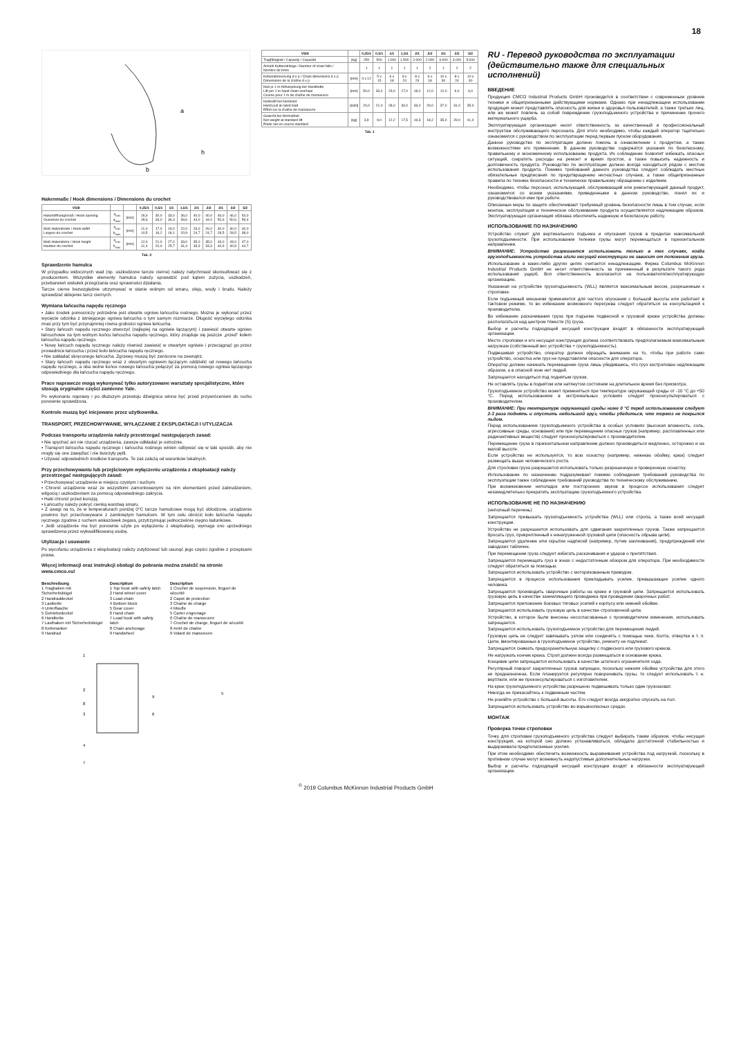18
a
h
b
Hakenmaße / Hook dimensions / Dimensions du crochet
| VSIII | | | 0,25/1 | 0,5/1 | 1/1 | 1,5/1 | 2/1 | 2/2 | 3/1 | 3/2 | 5/2 |
| --- | --- | --- | --- | --- | --- | --- | --- | --- | --- | --- | --- |
| Hakenöffnungsmaß / Hook opening Ouverture du crochet | a<sub>min</sub> a<sub>max</sub> | [mm] | 26,0 28,6 | 30,0 33,0 | 33,0 36,3 | 36,0 39,6 | 40,0 44,0 | 40,0 44,0 | 46,0 50,6 | 46,0 50,6 | 54,0 59,4 |
| Maß Hakenbreite / Hook width Largeur du crochet | b<sub>min</sub> b<sub>max</sub> | [mm] | 11,0 10,5 | 17,0 16,2 | 19,0 18,1 | 22,0 20,9 | 26,0 24,7 | 26,0 24,7 | 30,0 28,5 | 30,0 28,5 | 40,0 38,0 |
| Maß Hakendicke / Hook height Hauteur du crochet | h<sub>min</sub> h<sub>max</sub> | [mm] | 12,0 11,4 | 21,0 20,0 | 27,0 25,7 | 33,0 31,4 | 35,0 33,3 | 35,0 33,3 | 43,0 40,9 | 43,0 40,9 | 47,0 44,7 |
Tab. 3
Sprawdzenie hamulca
W przypadku widocznych wad (np. uszkodzone tarcze cierne) należy natychmiast skonsultować się z producentem. Wszystkie elementy hamulca należy sprawdzić pod kątem zużycia, uszkodzeń, przebarwień wskutek przegrzania oraz sprawności działania.
Tarcze cierne bezwzględnie utrzymywać w stanie wolnym od smaru, oleju, wody i brudu. Należy sprawdzać sklejenie tarcz ciernych.
Wymiana łańcucha napędu ręcznego
• Jako środek pomocniczy potrzebne jest otwarte ogniwo łańcucha nośnego. Można je wykonać przez wycięcie odcinka z istniejącego ogniwa łańcucha o tym samym rozmiarze. Długość wyciętego odcinka musi przy tym być przynajmniej równa grubości ogniwa łańcucha.
• Stary łańcuch napędu ręcznego otworzyć (najlepiej na ogniwie łączącym) i zawiesić otwarte ogniwo łańcuchowe na tym wolnym końcu łańcucha napędu ręcznego, który znajduje się jeszcze „przed” kołem łańcucha napędu ręcznego.
• Nowy łańcuch napędu ręcznego należy również zawiesić w otwartym ogniwie i przeciągnąć go przez prowadnice łańcucha i przez koło łańcucha napędu ręcznego.
• Nie zakładać skręconego łańcucha. Zgrzewy muszą być zwrócone na zewnątrz.
• Stary łańcuch napędu ręcznego wraz z otwartym ogniwem łączącym oddzielić od nowego łańcucha napędu ręcznego, a oba wolne końce nowego łańcucha połączyć za pomocą nowego ogniwa łączącego odpowiedniego dla łańcucha napędu ręcznego.
Prace naprawcze mogą wykonywać tylko autoryzowane warsztaty specjalistyczne, które stosują oryginalne części zamienne Yale.
Po wykonaniu naprawy i po dłuższym przestoju dźwignica winna być przed przywróceniem do ruchu ponownie sprawdzona.
Kontrole muszą być inicjowane przez użytkownika.
TRANSPORT, PRZECHOWYWANIE, WYŁĄCZANIE Z EKSPLOATACJI I UTYLIZACJA
Podczas transportu urządzenia należy przestrzegać następujących zasad:
• Nie spychać ani nie rzucać urządzenia, zawsze odkładać je ostrożnie.
• Transport łańcucha napędu ręcznego i łańcucha nośnego winien odbywać się w taki sposób, aby nie mogły się one zawęźlać i nie tworzyły pętli.
• Używać odpowiednich środków transportu. Te zaś zależą od warunków lokalnych.
Przy przechowywaniu lub przejściowym wyłączeniu urządzenia z eksploatacji należy przestrzegać następujących zasad:
• Przechowywać urządzenie w miejscu czystym i suchym.
• Chronić urządzenie wraz ze wszystkimi zamontowanymi na nim elementami przed zabrudzeniem, wilgocią i uszkodzeniem za pomocą odpowiedniego zakrycia.
• Haki chronić przed korozją.
• Łańcuchy należy pokryć cienką warstwą smaru.
• Z uwagi na to, że w temperaturach poniżej 0°C tarcze hamulcowe mogą być oblodzone, urządzenie powinno być przechowywane z zamkniętym hamulcem. W tym celu obrócić koło łańcucha napędu ręcznego zgodnie z ruchem wskazówek zegara, przytrzymując jednocześnie cięgno ładunkowe.
• Jeśli urządzenie ma być ponownie użyte po wyłączeniu z eksploatacji, wymaga ono uprzedniego sprawdzenia przez wykwalifikowaną osobę.
Utylizacja i usuwanie
Po wycofaniu urządzenia z eksploatacji należy zutylizować lub usunąć jego części zgodnie z przepisami prawa.
Więcej informacji oraz instrukcji obsługi do pobrania można znaleźć na stronie www.cmco.eu!
Beschreibung
1 Traghaken mit Sicherheitsbügel
2 Handraddeckel
3 Lastkette
4 Unterflasche
5 Getriebedeckel
6 Handkette
7 Lasthaken mit Sicherheitsbügel
8 Kettenanker
9 Handrad
Description
1 Top hook with safety latch
2 Hand wheel cover
3 Load chain
4 Bottom block
5 Gear cover
6 Hand chain
7 Load hook with safety latch
8 Chain anchorage
9 Handwheel
Description
1 Crochet de suspension, linguet de sécurité
2 Capot de protection
3 Chaîne de charge
4 Moufle
5 Carter engrenage
6 Chaîne de manoeuvre
7 Crochet de charge, linguet de sécurité
8 Arrêt de chaîne
9 Volant de manoeuvre
1
2
8
3
4
7
9
6
5
| VSIII | | 0,25/1 | 0,5/1 | 1/1 | 1,5/1 | 2/1 | 2/2 | 3/1 | 3/2 | 5/2 |
| --- | --- | --- | --- | --- | --- | --- | --- | --- | --- | --- |
| Tragfähigkeit / Capacity / Capacité | [kg] | 250 | 500 | 1.000 | 1.500 | 2.000 | 2.000 | 3.000 | 3.000 | 5.000 |
| Anzahl Kettenstränge / Number of chain falls / Nombre de brins | | 1 | 1 | 1 | 1 | 1 | 2 | 1 | 2 | 2 |
| Kettenabmessung d x p / Chain dimensions d x p Dimensions de la chaîne d x p | [mm] | 4 x 12 | 5 x 15 | 6 x 18 | 8 x 24 | 8 x 24 | 6 x 18 | 10 x 30 | 8 x 24 | 10 x 30 |
| Hub je 1 m Abhaspelung der Handkette Lift per 1 m hand chain overhaul Course pour 1 m de chaîne de manoeuvre | [mm] | 50,0 | 33,0 | 23,0 | 17,0 | 18,0 | 12,0 | 12,0 | 9,0 | 6,0 |
| Hubkraft bei Nennlast Hand pull at rated load Effort sur la chaîne de manoeuvre | [daN] | 20,0 | 21,0 | 28,0 | 30,0 | 33,0 | 29,0 | 37,0 | 31,0 | 35,0 |
| Gewicht bei Normalhub Net weight at standard lift Poids net en course standard | [kg] | 3,9 | 9,0 | 12,2 | 17,5 | 19,3 | 18,2 | 35,0 | 29,0 | 41,0 |
Tab. 1
RU - Перевод руководства по эксплуатации (действительно также для специальных исполнений)
ВВЕДЕНИЕ
Продукция CMCO Industrial Products GmbH производится в соответствии с современным уровнем техники и общепризнанными действующими нормами. Однако при ненадлежащем использовании продукция может представлять опасность для жизни и здоровья пользователей, а также третьих лиц, или же может повлечь за собой повреждение грузоподъемного устройства и причинение прочего материального ущерба.
Эксплуатирующая организация несет ответственность за качественный и профессиональный инструктаж обслуживающего персонала. Для этого необходимо, чтобы каждый оператор тщательно ознакомился с руководством по эксплуатации перед первым пуском оборудования.
Данное руководство по эксплуатации должно помочь в ознакомлении с продуктом, а также возможностями его применения. В данном руководстве содержатся указания по безопасному, правильному и экономичному использованию продукта. Их соблюдение позволит избежать опасных ситуаций, сократить расходы на ремонт и время простоя, а также повысить надежность и долговечность продукта. Руководство по эксплуатации должно всегда находиться рядом с местом использования продукта. Помимо требований данного руководства следует соблюдать местные обязательные предписания по предотвращению несчастных случаев, а также общепризнанные правила по технике безопасности и технически правильному обращению с изделием.
Необходимо, чтобы персонал, использующий, обслуживающий или ремонтирующий данный продукт, ознакомился со всеми указаниями, приведенными в данном руководстве, понял их и руководствовался ими при работе.
Описанные меры по защите обеспечивают требуемый уровень безопасности лишь в том случае, если монтаж, эксплуатация и техническое обслуживание продукта осуществляется надлежащим образом. Эксплуатирующая организация обязана обеспечить надежную и безопасную работу.
ИСПОЛЬЗОВАНИЕ ПО НАЗНАЧЕНИЮ
Устройство служит для вертикального подъема и опускания грузов в пределах максимальной грузоподъемности. При использовании тележки грузы могут перемещаться в горизонтальном направлении.
ВНИМАНИЕ: Устройство разрешается использовать только в тех случаях, когда грузоподъемность устройства и/или несущей конструкции не зависит от положения груза.
Использование в каких-либо других целях считается ненадлежащим. Фирма Columbus McKinnon Industrial Products GmbH не несет ответственность за причиненный в результате такого рода использования ущерб. Вся ответственность возлагается на пользователя/эксплуатирующую организацию.
Указанная на устройстве грузоподъемность (WLL) является максимальным весом, разрешенным к строповке.
Если подъемный механизм применяется для частого опускания с большой высоты или работает в тактовом режиме, то во избежание возможного перегрева следует обратиться за консультацией к производителю.
Во избежание раскачивания груза при подъеме подвесной и грузовой крюки устройства должны располагаться над центром тяжести (S) груза.
Выбор и расчеты подходящей несущей конструкции входят в обязанности эксплуатирующей организации.
Место строповки и его несущая конструкция должна соответствовать предполагаемым максимальным нагрузкам (собственный вес устройства + грузоподъемность).
Подвешивая устройство, оператор должен обращать внимание на то, чтобы при работе само устройство, оснастка или груз не представляли опасности для оператора.
Оператор должен начинать перемещение груза лишь убедившись, что груз застропован надлежащим образом, а в опасной зоне нет людей.
Запрещается находиться под поднятым грузом.
Не оставлять грузы в поднятом или натянутом состоянии на длительное время без присмотра.
Грузоподъемное устройство может применяться при температуре окружающей среды от -10 °C до +50 °C. Перед использованием в экстремальных условиях следует проконсультироваться с производителем.
ВНИМАНИЕ: При температуре окружающей среды ниже 0 °C перед использованием следует 2-3 раза поднять и опустить небольшой груз, чтобы убедиться, что тормоз не покрылся льдом.
Перед использованием грузоподъемного устройства в особых условиях (высокая влажность, соль, агрессивные среды, основания) или при перемещении опасных грузов (например, расплавленных или радиоактивных веществ) следует проконсультироваться с производителем.
Перемещение груза в горизонтальном направлении должно производиться медленно, осторожно и на малой высоте.
Если устройство не используется, то всю оснастку (например, нижнюю обойму, крюк) следует размещать выше человеческого роста.
Для строповки груза разрешается использовать только разрешенную и проверенную оснастку.
Использование по назначению подразумевает помимо соблюдения требований руководства по эксплуатации также соблюдение требований руководства по техническому обслуживанию.
При возникновении неполадок или посторонних звуков в процессе использования следует незамедлительно прекратить эксплуатацию грузоподъемного устройства.
ИСПОЛЬЗОВАНИЕ НЕ ПО НАЗНАЧЕНИЮ
(неполный перечень)
Запрещается превышать грузоподъемность устройства (WLL) или стропа, а также всей несущей конструкции.
Устройство не разрешается использовать для сдвигания закрепленных грузов. Также запрещается бросать груз, прикрепленный к ненагруженной грузовой цепи (опасность обрыва цепи).
Запрещается удаление или скрытие надписей (например, путем заклеивания), предупреждений или заводских табличек.
При перемещении груза следует избегать раскачивания и ударов о препятствия.
Запрещается перемещать груз в зонах с недостаточным обзором для оператора. При необходимости следует обратиться за помощью.
Запрещается использовать устройство с моторизованным приводом.
Запрещается в процессе использования прикладывать усилие, превышающее усилие одного человека.
Запрещается производить сварочные работы на крюке и грузовой цепи. Запрещается использовать грузовую цепь в качестве заземляющего проводника при проведении сварочных работ.
Запрещается приложение боковых тяговых усилий к корпусу или нижней обойме.
Запрещается использовать грузовую цепь в качестве строповочной цепи.
Устройство, в которое были внесены несогласованные с производителем изменения, использовать запрещается.
Запрещается использовать грузоподъемное устройство для перемещения людей.
Грузовую цепь не следует завязывать узлом или соединять с помощью чеки, болта, отвертки и т. п. Цепи, вмонтированные в грузоподъемное устройство, ремонту не подлежат.
Запрещается снимать предохранительную защелку с подвесного или грузового крюков.
Не нагружать кончик крюка. Строп должен всегда размещаться в основании крюка.
Концевик цепи запрещается использовать в качестве штатного ограничителя хода.
Регулярный поворот закрепленных грузов запрещен, поскольку нижняя обойма устройства для этого не предназначена. Если планируется регулярно поворачивать грузы, то следует использовать т. н. вертлюги, или же проконсультироваться с изготовителем.
На крюк грузоподъемного устройства разрешено подвешивать только один грузозахват.
Никогда не прикасайтесь к подвижным частям.
Не роняйте устройство с большой высоты. Его следует всегда аккуратно опускать на пол.
Запрещается использовать устройство во взрывоопасных средах.
МОНТАЖ
Проверка точки строповки
Точку для строповки грузоподъемного устройства следует выбирать таким образом, чтобы несущая конструкция, на которой оно должно устанавливаться, обладала достаточной стабильностью и выдерживала предполагаемые усилия.
При этом необходимо обеспечить возможность выравнивания устройства под нагрузкой, поскольку в противном случае могут возникнуть недопустимые дополнительные нагрузки.
Выбор и расчеты подходящей несущей конструкции входят в обязанности эксплуатирующей организации.
<sup>©</sup> 2019 Columbus McKinnon Industrial Products GmbH